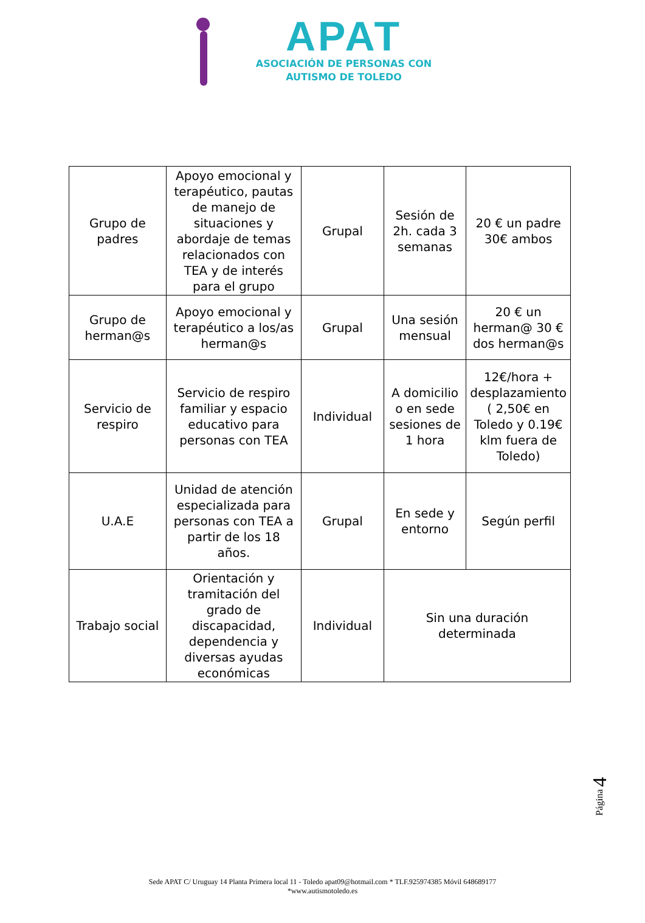APAT
ASOCIACIÓN DE PERSONAS CON
AUTISMO DE TOLEDO
| Grupo de padres | Apoyo emocional y terapéutico, pautas de manejo de situaciones y abordaje de temas relacionados con TEA y de interés para el grupo | Grupal | Sesión de 2h. cada 3 semanas | 20 € un padre 30€ ambos |
| Grupo de herman@s | Apoyo emocional y terapéutico a los/as herman@s | Grupal | Una sesión mensual | 20 € un herman@ 30 € dos herman@s |
| Servicio de respiro | Servicio de respiro familiar y espacio educativo para personas con TEA | Individual | A domicilio o en sede sesiones de 1 hora | 12€/hora + desplazamiento ( 2,50€ en Toledo y 0.19€ klm fuera de Toledo) |
| U.A.E | Unidad de atención especializada para personas con TEA a partir de los 18 años. | Grupal | En sede y entorno | Según perfil |
| Trabajo social | Orientación y tramitación del grado de discapacidad, dependencia y diversas ayudas económicas | Individual | Sin una duración determinada | |
Página 4
Sede APAT C/ Uruguay 14 Planta Primera local 11 - Toledo apat09@hotmail.com * TLF.925974385 Móvil 648689177
*www.autismotoledo.es